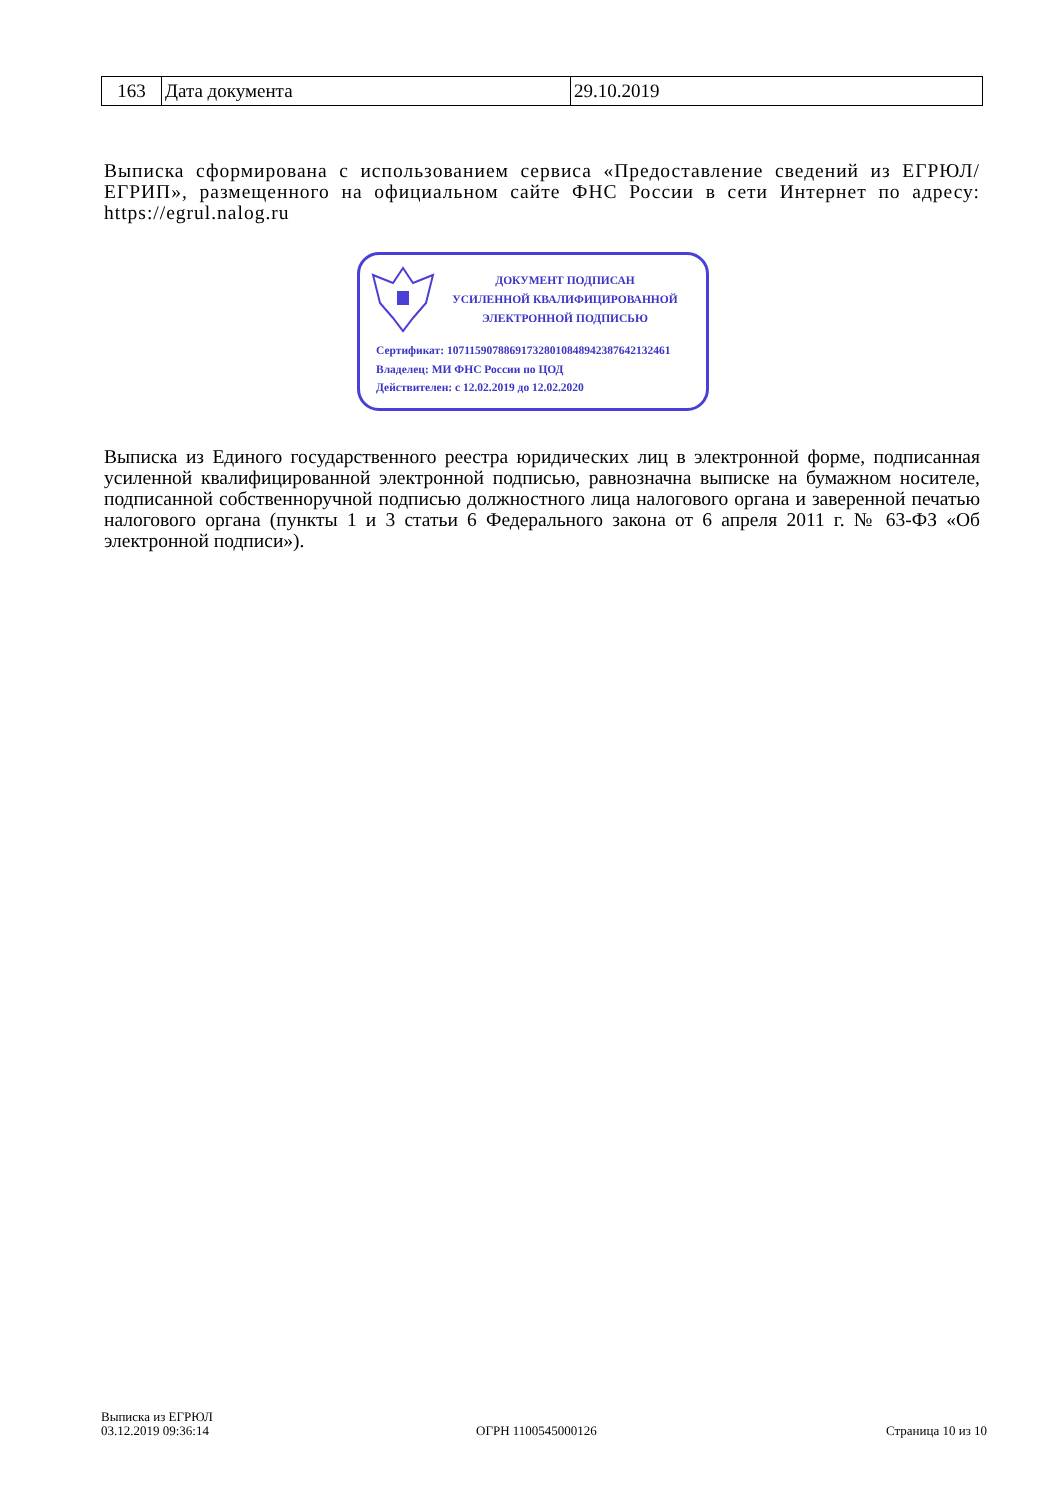| 163 | Дата документа | 29.10.2019 |
Выписка сформирована с использованием сервиса «Предоставление сведений из ЕГРЮЛ/ЕГРИП», размещенного на официальном сайте ФНС России в сети Интернет по адресу: https://egrul.nalog.ru
ДОКУМЕНТ ПОДПИСАН
УСИЛЕННОЙ КВАЛИФИЦИРОВАННОЙ
ЭЛЕКТРОННОЙ ПОДПИСЬЮ
Сертификат: 107115907886917328010848942387642132461
Владелец: МИ ФНС России по ЦОД
Действителен: с 12.02.2019 до 12.02.2020
Выписка из Единого государственного реестра юридических лиц в электронной форме, подписанная усиленной квалифицированной электронной подписью, равнозначна выписке на бумажном носителе, подписанной собственноручной подписью должностного лица налогового органа и заверенной печатью налогового органа (пункты 1 и 3 статьи 6 Федерального закона от 6 апреля 2011 г. № 63-ФЗ «Об электронной подписи»).
Выписка из ЕГРЮЛ
03.12.2019 09:36:14
ОГРН 1100545000126 Страница 10 из 10